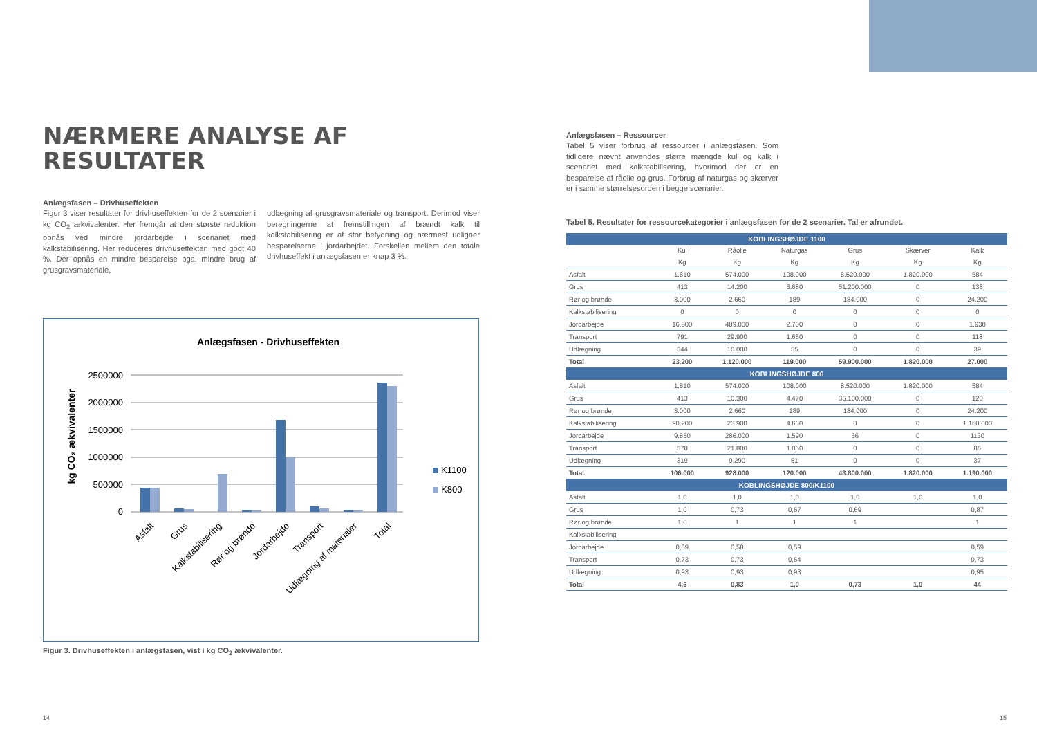NÆRMERE ANALYSE AF
RESULTATER
Anlægsfasen – Drivhuseffekten
Figur 3 viser resultater for drivhuseffekten for de 2 scenarier i kg CO<sub>2</sub> ækvivalenter. Her fremgår at den største reduktion opnås ved mindre jordarbejde i scenariet med kalkstabilisering. Her reduceres drivhuseffekten med godt 40 %. Der opnås en mindre besparelse pga. mindre brug af grusgravsmateriale,
udlægning af grusgravsmateriale og transport. Derimod viser beregningerne at fremstillingen af brændt kalk til kalkstabilisering er af stor betydning og nærmest udligner besparelserne i jordarbejdet. Forskellen mellem den totale drivhuseffekt i anlægsfasen er knap 3 %.
Anlægsfasen - Drivhuseffekten
kg CO₂ ækvivalenter
2500000
2000000
1500000
1000000
500000
0
Asfalt
Grus
Kalkstabilisering
Rør og brønde
Jordarbejde
Transport
Udlægning af materialer
Total
K1100
K800
Figur 3. Drivhuseffekten i anlægsfasen, vist i kg CO<sub>2</sub> ækvivalenter.
Anlægsfasen – Ressourcer
Tabel 5 viser forbrug af ressourcer i anlægsfasen. Som tidligere nævnt anvendes større mængde kul og kalk i scenariet med kalkstabilisering, hvorimod der er en besparelse af råolie og grus. Forbrug af naturgas og skærver er i samme størrelsesorden i begge scenarier.
Tabel 5. Resultater for ressourcekategorier i anlægsfasen for de 2 scenarier. Tal er afrundet.
| KOBLINGSHØJDE 1100 | | | | | | |
| --- | --- | --- | --- | --- | --- | --- |
| | Kul | Råolie | Naturgas | Grus | Skærver | Kalk |
| | Kg | Kg | Kg | Kg | Kg | Kg |
| Asfalt | 1.810 | 574.000 | 108.000 | 8.520.000 | 1.820.000 | 584 |
| Grus | 413 | 14.200 | 6.680 | 51.200.000 | 0 | 138 |
| Rør og brønde | 3.000 | 2.660 | 189 | 184.000 | 0 | 24.200 |
| Kalkstabilisering | 0 | 0 | 0 | 0 | 0 | 0 |
| Jordarbejde | 16.800 | 489.000 | 2.700 | 0 | 0 | 1.930 |
| Transport | 791 | 29.900 | 1.650 | 0 | 0 | 118 |
| Udlægning | 344 | 10.000 | 55 | 0 | 0 | 39 |
| Total | 23.200 | 1.120.000 | 119.000 | 59.900.000 | 1.820.000 | 27.000 |
| KOBLINGSHØJDE 800 | | | | | | |
| Asfalt | 1.810 | 574.000 | 108.000 | 8.520.000 | 1.820.000 | 584 |
| Grus | 413 | 10.300 | 4.470 | 35.100.000 | 0 | 120 |
| Rør og brønde | 3.000 | 2.660 | 189 | 184.000 | 0 | 24.200 |
| Kalkstabilisering | 90.200 | 23.900 | 4.660 | 0 | 0 | 1.160.000 |
| Jordarbejde | 9.850 | 286.000 | 1.590 | 66 | 0 | 1130 |
| Transport | 578 | 21.800 | 1.060 | 0 | 0 | 86 |
| Udlægning | 319 | 9.290 | 51 | 0 | 0 | 37 |
| Total | 106.000 | 928.000 | 120.000 | 43.800.000 | 1.820.000 | 1.190.000 |
| KOBLINGSHØJDE 800/K1100 | | | | | | |
| Asfalt | 1,0 | 1,0 | 1,0 | 1,0 | 1,0 | 1,0 |
| Grus | 1,0 | 0,73 | 0,67 | 0,69 | | 0,87 |
| Rør og brønde | 1,0 | 1 | 1 | 1 | | 1 |
| Kalkstabilisering | | | | | | |
| Jordarbejde | 0,59 | 0,58 | 0,59 | | | 0,59 |
| Transport | 0,73 | 0,73 | 0,64 | | | 0,73 |
| Udlægning | 0,93 | 0,93 | 0,93 | | | 0,95 |
| Total | 4,6 | 0,83 | 1,0 | 0,73 | 1,0 | 44 |
14 15